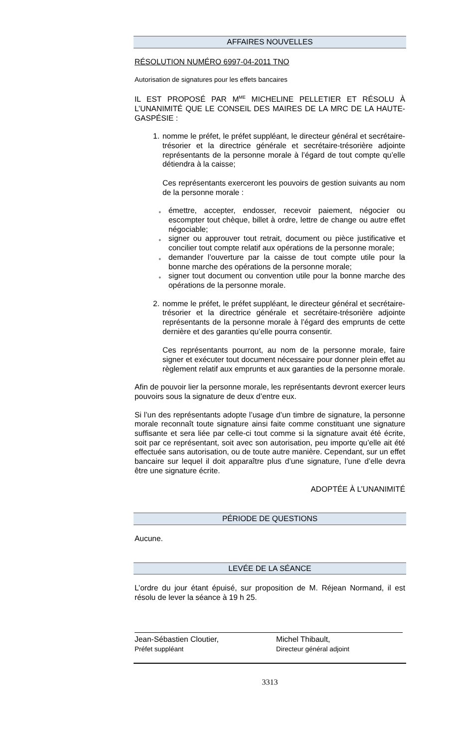AFFAIRES NOUVELLES
RÉSOLUTION NUMÉRO 6997-04-2011 TNO
Autorisation de signatures pour les effets bancaires
IL EST PROPOSÉ PAR M<sup>ME</sup> MICHELINE PELLETIER ET RÉSOLU À L’UNANIMITÉ QUE LE CONSEIL DES MAIRES DE LA MRC DE LA HAUTE-GASPÉSIE :
1. nomme le préfet, le préfet suppléant, le directeur général et secrétaire-trésorier et la directrice générale et secrétaire-trésorière adjointe représentants de la personne morale à l’égard de tout compte qu’elle détiendra à la caisse;
Ces représentants exerceront les pouvoirs de gestion suivants au nom de la personne morale :
●
émettre, accepter, endosser, recevoir paiement, négocier ou escompter tout chèque, billet à ordre, lettre de change ou autre effet négociable;
●
signer ou approuver tout retrait, document ou pièce justificative et concilier tout compte relatif aux opérations de la personne morale;
●
demander l’ouverture par la caisse de tout compte utile pour la bonne marche des opérations de la personne morale;
●
signer tout document ou convention utile pour la bonne marche des opérations de la personne morale.
2. nomme le préfet, le préfet suppléant, le directeur général et secrétaire-trésorier et la directrice générale et secrétaire-trésorière adjointe représentants de la personne morale à l’égard des emprunts de cette dernière et des garanties qu’elle pourra consentir.
Ces représentants pourront, au nom de la personne morale, faire signer et exécuter tout document nécessaire pour donner plein effet au règlement relatif aux emprunts et aux garanties de la personne morale.
Afin de pouvoir lier la personne morale, les représentants devront exercer leurs pouvoirs sous la signature de deux d’entre eux.
Si l’un des représentants adopte l’usage d’un timbre de signature, la personne morale reconnaît toute signature ainsi faite comme constituant une signature suffisante et sera liée par celle-ci tout comme si la signature avait été écrite, soit par ce représentant, soit avec son autorisation, peu importe qu’elle ait été effectuée sans autorisation, ou de toute autre manière. Cependant, sur un effet bancaire sur lequel il doit apparaître plus d’une signature, l’une d’elle devra être une signature écrite.
ADOPTÉE À L’UNANIMITÉ
PÉRIODE DE QUESTIONS
Aucune.
LEVÉE DE LA SÉANCE
L’ordre du jour étant épuisé, sur proposition de M. Réjean Normand, il est résolu de lever la séance à 19 h 25.
Jean-Sébastien Cloutier,
Préfet suppléant
Michel Thibault,
Directeur général adjoint
3313